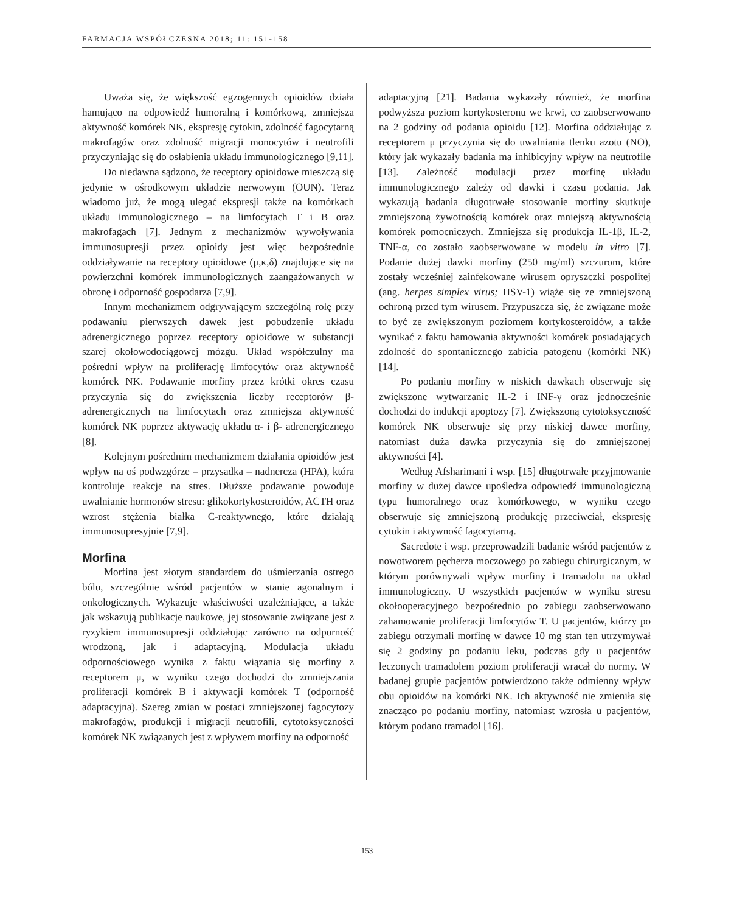FARMACJA WSPÓŁCZESNA 2018; 11: 151-158
Uważa się, że większość egzogennych opioidów działa hamująco na odpowiedź humoralną i komórkową, zmniejsza aktywność komórek NK, ekspresję cytokin, zdolność fagocytarną makrofagów oraz zdolność migracji monocytów i neutrofili przyczyniając się do osłabienia układu immunologicznego [9,11].
Do niedawna sądzono, że receptory opioidowe mieszczą się jedynie w ośrodkowym układzie nerwowym (OUN). Teraz wiadomo już, że mogą ulegać ekspresji także na komórkach układu immunologicznego – na limfocytach T i B oraz makrofagach [7]. Jednym z mechanizmów wywoływania immunosupresji przez opioidy jest więc bezpośrednie oddziaływanie na receptory opioidowe (μ,κ,δ) znajdujące się na powierzchni komórek immunologicznych zaangażowanych w obronę i odporność gospodarza [7,9].
Innym mechanizmem odgrywającym szczególną rolę przy podawaniu pierwszych dawek jest pobudzenie układu adrenergicznego poprzez receptory opioidowe w substancji szarej okołowodociągowej mózgu. Układ współczulny ma pośredni wpływ na proliferację limfocytów oraz aktywność komórek NK. Podawanie morfiny przez krótki okres czasu przyczynia się do zwiększenia liczby receptorów β-adrenergicznych na limfocytach oraz zmniejsza aktywność komórek NK poprzez aktywację układu α- i β- adrenergicznego [8].
Kolejnym pośrednim mechanizmem działania opioidów jest wpływ na oś podwzgórze – przysadka – nadnercza (HPA), która kontroluje reakcje na stres. Dłuższe podawanie powoduje uwalnianie hormonów stresu: glikokortykosteroidów, ACTH oraz wzrost stężenia białka C-reaktywnego, które działają immunosupresyjnie [7,9].
Morfina
Morfina jest złotym standardem do uśmierzania ostrego bólu, szczególnie wśród pacjentów w stanie agonalnym i onkologicznych. Wykazuje właściwości uzależniające, a także jak wskazują publikacje naukowe, jej stosowanie związane jest z ryzykiem immunosupresji oddziałując zarówno na odporność wrodzoną, jak i adaptacyjną. Modulacja układu odpornościowego wynika z faktu wiązania się morfiny z receptorem μ, w wyniku czego dochodzi do zmniejszania proliferacji komórek B i aktywacji komórek T (odporność adaptacyjna). Szereg zmian w postaci zmniejszonej fagocytozy makrofagów, produkcji i migracji neutrofili, cytotoksyczności komórek NK związanych jest z wpływem morfiny na odporność
adaptacyjną [21]. Badania wykazały również, że morfina podwyższa poziom kortykosteronu we krwi, co zaobserwowano na 2 godziny od podania opioidu [12]. Morfina oddziałując z receptorem μ przyczynia się do uwalniania tlenku azotu (NO), który jak wykazały badania ma inhibicyjny wpływ na neutrofile [13]. Zależność modulacji przez morfinę układu immunologicznego zależy od dawki i czasu podania. Jak wykazują badania długotrwałe stosowanie morfiny skutkuje zmniejszoną żywotnością komórek oraz mniejszą aktywnością komórek pomocniczych. Zmniejsza się produkcja IL-1β, IL-2, TNF-α, co zostało zaobserwowane w modelu in vitro [7]. Podanie dużej dawki morfiny (250 mg/ml) szczurom, które zostały wcześniej zainfekowane wirusem opryszczki pospolitej (ang. herpes simplex virus; HSV-1) wiąże się ze zmniejszoną ochroną przed tym wirusem. Przypuszcza się, że związane może to być ze zwiększonym poziomem kortykosteroidów, a także wynikać z faktu hamowania aktywności komórek posiadających zdolność do spontanicznego zabicia patogenu (komórki NK) [14].
Po podaniu morfiny w niskich dawkach obserwuje się zwiększone wytwarzanie IL-2 i INF-γ oraz jednocześnie dochodzi do indukcji apoptozy [7]. Zwiększoną cytotoksyczność komórek NK obserwuje się przy niskiej dawce morfiny, natomiast duża dawka przyczynia się do zmniejszonej aktywności [4].
Według Afsharimani i wsp. [15] długotrwałe przyjmowanie morfiny w dużej dawce upośledza odpowiedź immunologiczną typu humoralnego oraz komórkowego, w wyniku czego obserwuje się zmniejszoną produkcję przeciwciał, ekspresję cytokin i aktywność fagocytarną.
Sacredote i wsp. przeprowadzili badanie wśród pacjentów z nowotworem pęcherza moczowego po zabiegu chirurgicznym, w którym porównywali wpływ morfiny i tramadolu na układ immunologiczny. U wszystkich pacjentów w wyniku stresu okołooperacyjnego bezpośrednio po zabiegu zaobserwowano zahamowanie proliferacji limfocytów T. U pacjentów, którzy po zabiegu otrzymali morfinę w dawce 10 mg stan ten utrzymywał się 2 godziny po podaniu leku, podczas gdy u pacjentów leczonych tramadolem poziom proliferacji wracał do normy. W badanej grupie pacjentów potwierdzono także odmienny wpływ obu opioidów na komórki NK. Ich aktywność nie zmieniła się znacząco po podaniu morfiny, natomiast wzrosła u pacjentów, którym podano tramadol [16].
153